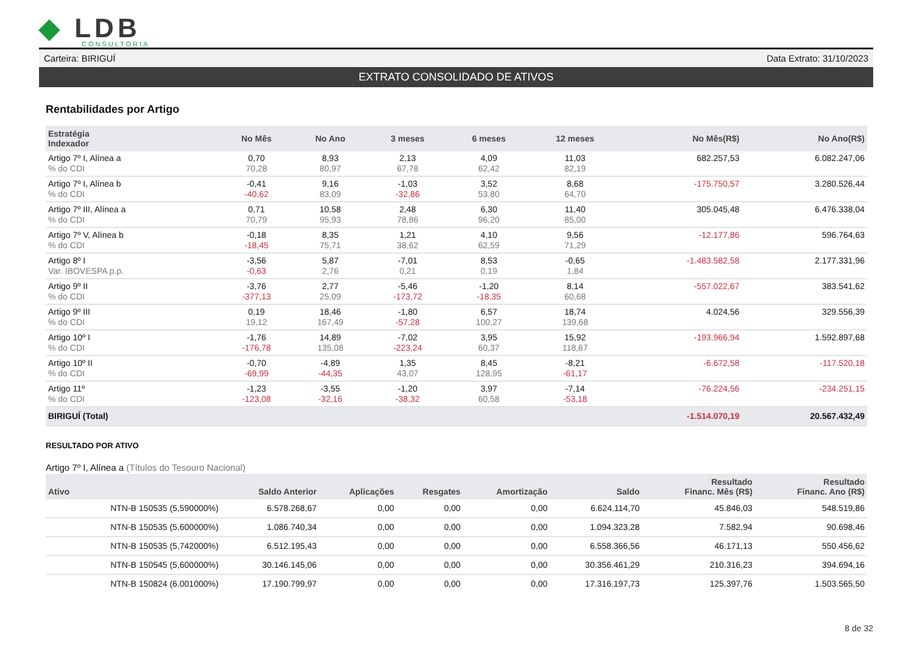◆ LDB
CONSULTORIA
Carteira: BIRIGUÍ Data Extrato: 31/10/2023
EXTRATO CONSOLIDADO DE ATIVOS
Rentabilidades por Artigo
| Estratégia Indexador | No Mês | No Ano | 3 meses | 6 meses | 12 meses | No Mês(R$) | No Ano(R$) |
| --- | --- | --- | --- | --- | --- | --- | --- |
| Artigo 7º I, Alínea a % do CDI | 0,70 70,28 | 8,93 80,97 | 2,13 67,78 | 4,09 62,42 | 11,03 82,19 | 682.257,53 | 6.082.247,06 |
| Artigo 7º I, Alínea b % do CDI | -0,41 -40,62 | 9,16 83,09 | -1,03 -32,86 | 3,52 53,80 | 8,68 64,70 | -175.750,57 | 3.280.526,44 |
| Artigo 7º III, Alínea a % do CDI | 0,71 70,79 | 10,58 95,93 | 2,48 78,86 | 6,30 96,20 | 11,40 85,00 | 305.045,48 | 6.476.338,04 |
| Artigo 7º V, Alínea b % do CDI | -0,18 -18,45 | 8,35 75,71 | 1,21 38,62 | 4,10 62,59 | 9,56 71,29 | -12.177,86 | 596.764,63 |
| Artigo 8º I Var. IBOVESPA p.p. | -3,56 -0,63 | 5,87 2,76 | -7,01 0,21 | 8,53 0,19 | -0,65 1,84 | -1.483.582,58 | 2.177.331,96 |
| Artigo 9º II % do CDI | -3,76 -377,13 | 2,77 25,09 | -5,46 -173,72 | -1,20 -18,35 | 8,14 60,68 | -557.022,67 | 383.541,62 |
| Artigo 9º III % do CDI | 0,19 19,12 | 18,46 167,49 | -1,80 -57,28 | 6,57 100,27 | 18,74 139,68 | 4.024,56 | 329.556,39 |
| Artigo 10º I % do CDI | -1,76 -176,78 | 14,89 135,08 | -7,02 -223,24 | 3,95 60,37 | 15,92 118,67 | -193.966,94 | 1.592.897,68 |
| Artigo 10º II % do CDI | -0,70 -69,99 | -4,89 -44,35 | 1,35 43,07 | 8,45 128,95 | -8,21 -61,17 | -6.672,58 | -117.520,18 |
| Artigo 11º % do CDI | -1,23 -123,08 | -3,55 -32,16 | -1,20 -38,32 | 3,97 60,58 | -7,14 -53,18 | -76.224,56 | -234.251,15 |
| BIRIGUÍ (Total) | | | | | | -1.514.070,19 | 20.567.432,49 |
RESULTADO POR ATIVO
Artigo 7º I, Alínea a (Títulos do Tesouro Nacional)
| Ativo | Saldo Anterior | Aplicações | Resgates | Amortização | Saldo | Resultado Financ. Mês (R$) | Resultado Financ. Ano (R$) |
| --- | --- | --- | --- | --- | --- | --- | --- |
| NTN-B 150535 (5,590000%) | 6.578.268,67 | 0,00 | 0,00 | 0,00 | 6.624.114,70 | 45.846,03 | 548.519,86 |
| NTN-B 150535 (5,600000%) | 1.086.740,34 | 0,00 | 0,00 | 0,00 | 1.094.323,28 | 7.582,94 | 90.698,46 |
| NTN-B 150535 (5,742000%) | 6.512.195,43 | 0,00 | 0,00 | 0,00 | 6.558.366,56 | 46.171,13 | 550.456,62 |
| NTN-B 150545 (5,600000%) | 30.146.145,06 | 0,00 | 0,00 | 0,00 | 30.356.461,29 | 210.316,23 | 394.694,16 |
| NTN-B 150824 (6,001000%) | 17.190.799,97 | 0,00 | 0,00 | 0,00 | 17.316.197,73 | 125.397,76 | 1.503.565,50 |
8 de 32